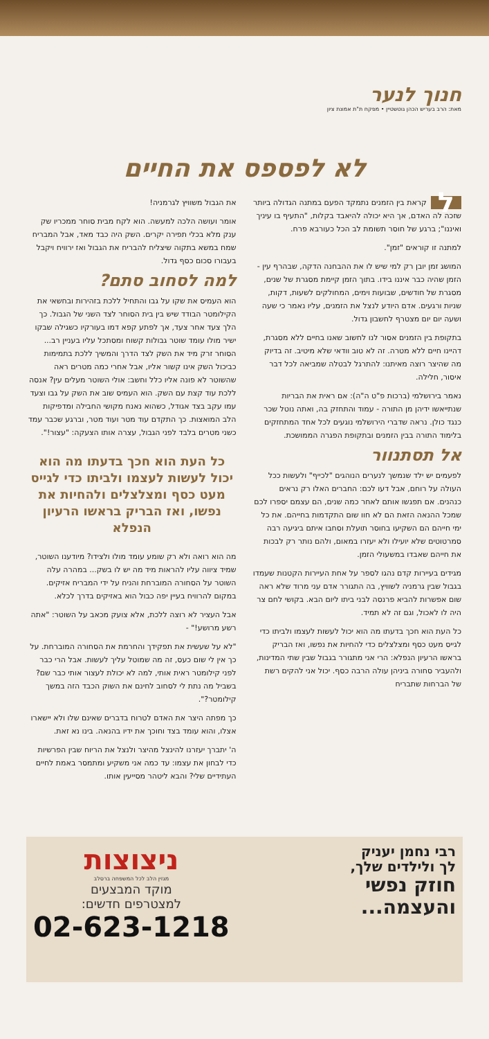חנוך לנער
מאת: הרב בעריש הכהן גוטשטיין • מפקח ת"ת אמונת ציון
לא לפספס את החיים
לקראת בין הזמנים נתמקד הפעם במתנה הגדולה ביותר שזכה לה האדם, אך היא יכולה להיאבד בקלות, "התעיף בו עיניך ואיננו"; ברגע של חוסר תשומת לב הכל כעורבא פרח.
למתנה זו קוראים "זמן".
המושג זמן יובן רק למי שיש לו את ההבחנה הדקה, שבהרף עין - הזמן שהיה כבר איננו בידו. בתוך הזמן קיימת מסגרת של שנים, מסגרת של חודשים, שבועות וימים, המחולקים לשעות, דקות, שניות ורגעים. אדם היודע לנצל את הזמנים, עליו נאמר כי שעה ושעה יום יום מצטרף לחשבון גדול.
בתקופת בין הזמנים אסור לנו לחשוב שאנו בחיים ללא מסגרת, דהיינו חיים ללא מטרה. זה לא טוב וודאי שלא מיטיב. זה בדיוק מה שהיצר רוצה מאיתנו: להתרגל לבטלה שמביאה לכל דבר איסור, חלילה.
נאמר בירושלמי (ברכות פ"ט ה"ה): אם ראית את הבריות שנתייאשו ידיהן מן התורה - עמוד והתחזק בה, ואתה נוטל שכר כנגד כולן. נראה שדברי הירושלמי נוגעים לכל אחד המתחזקים בלימוד התורה בבין הזמנים ובתקופת הפגרה הממושכת.
אל תסתנוור
לפעמים יש ילד שנמשך לנערים הנוהגים "לכייף" ולעשות ככל העולה על רוחם, אבל דעו לכם: החברים האלו רק נראים כנהנים. אם תפגשו אותם לאחר כמה שנים, הם עצמם יספרו לכם שמכל ההנאה הזאת הם לא חוו שום התקדמות בחייהם. את כל ימי חייהם הם השקיעו בחוסר תועלת וסחבו איתם ביגיעה רבה סמרטוטים שלא יועילו ולא יעזרו במאום, ולהם נותר רק לבכות את חייהם שאבדו במשעולי הזמן.
מגידים בעיירות קדם נהגו לספר על אחת העיירות הקטנות שעמדו בגבול שבין גרמניה לשוויץ, בה התגורר אדם עני מרוד שלא ראה שום אפשרות להביא פרנסה לבני ביתו ליום הבא. בקושי לחם צר היה לו לאכול, וגם זה לא תמיד.
כל העת הוא חכך בדעתו מה הוא יכול לעשות לעצמו ולביתו כדי לגייס מעט כסף ומצלצלים כדי להחיות את נפשו, ואז הבריק בראשו הרעיון הנפלא: הרי אני מתגורר בגבול שבין שתי המדינות, ולהעביר סחורה ביניהן עולה הרבה כסף. יכול אני להקים רשת של הברחות שתבריח
את הגבול משוויץ לגרמניה!
אומר ועושה הלכה למעשה. הוא לקח מבית סוחר ממכריו שק ענק מלא בכלי תפירה יקרים. השק היה כבד מאד, אבל המבריח שמח במשא בתקוה שיצליח להבריח את הגבול ואז ירוויח ויקבל בעבורו סכום כסף גדול.
למה לסחוב סתם?
הוא העמיס את שקו על גבו והתחיל ללכת בזהירות ובחשאי את הקילומטר הבודד שיש בין בית הסוחר לצד השני של הגבול. כך הלך צעד אחר צעד, אך לפתע קפא דמו בעורקיו כשגילה שבקו ישיר מולו עומד שוטר גבולות קשוח ומסתכל עליו בעניין רב... הסוחר זרק מיד את השק לצד הדרך והמשיך ללכת בתמימות כביכול השק אינו קשור אליו, אבל אחרי כמה מטרים ראה שהשוטר לא פונה אליו כלל וחשב: אולי השוטר מעלים עין? אנסה ללכת עוד קצת עם השק. הוא העמיס שוב את השק על גבו וצעד עמו עקב בצד אגודל, כשהוא נאנח מקושי החבילה ומדפיקות הלב המואצות. כך התקדם עוד מטר ועוד מטר, וברגע שכבר עמד כשני מטרים בלבד לפני הגבול, עצרה אותו הצעקה: "עצור!".
כל העת הוא חכך בדעתו מה הוא יכול לעשות לעצמו ולביתו כדי לגייס מעט כסף ומצלצלים ולהחיות את נפשו, ואז הבריק בראשו הרעיון הנפלא
מה הוא רואה ולא רק שומע עומד מולו ולצידו? מיודענו השוטר, שמיד ציווה עליו להראות מיד מה יש לו בשק... במהרה עלה השוטר על הסחורה המוברחת והניח על ידי המבריח אזיקים. במקום להרוויח בעיין יפה כבול הוא באזיקים בדרך לכלא.
אבל העציר לא רוצה ללכת, אלא צועק מכאב על השוטר: "אתה רשע מרושע!" -
"לא על שעשית את תפקידך והחרמת את הסחורה המוברחת. על כך אין לי שום כעס, זה מה שמוטל עליך לעשות. אבל הרי כבר לפני קילומטר ראית אותי, למה לא יכולת לעצור אותי כבר שם? בשביל מה נתת לי לסחוב לחינם את השוק הכבד הזה במשך קילומטר?".
כך מפתה היצר את האדם לטרוח בדברים שאינם שלו ולא יישארו אצלו, והוא עומד בצד וחוכך את ידיו בהנאה. בינו נא זאת.
ה' יתברך יעזרנו להינצל מהיצר ולנצל את הריוח שבין הפרשיות כדי לבחון את עצמו: עד כמה אני משקיע ומתמסר באמת לחיים העתידיים שלי? והבא ליטהר מסייעין אותו.
רבי נחמן יעניק
לך ולילדים שלך,
חוזק נפשי
והעצמה...
ניצוצות
מגזין הלב לכל המשפחה ברסלב
מוקד המבצעים
למצטרפים חדשים:
02-623-1218